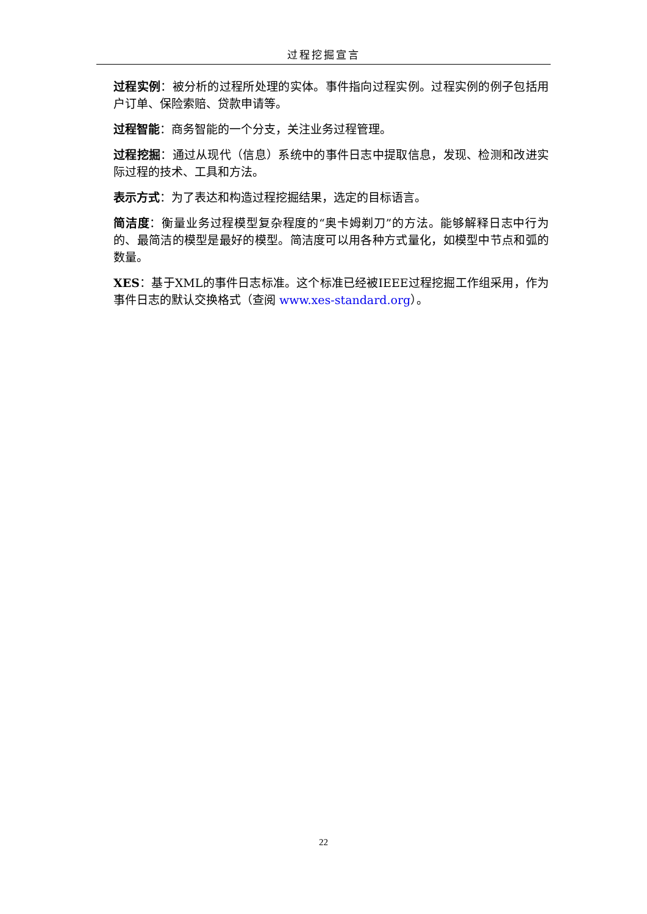过程挖掘宣言
过程实例：被分析的过程所处理的实体。事件指向过程实例。过程实例的例子包括用户订单、保险索赔、贷款申请等。
过程智能：商务智能的一个分支，关注业务过程管理。
过程挖掘：通过从现代（信息）系统中的事件日志中提取信息，发现、检测和改进实际过程的技术、工具和方法。
表示方式：为了表达和构造过程挖掘结果，选定的目标语言。
简洁度：衡量业务过程模型复杂程度的“奥卡姆剃刀”的方法。能够解释日志中行为的、最简洁的模型是最好的模型。简洁度可以用各种方式量化，如模型中节点和弧的数量。
XES：基于XML的事件日志标准。这个标准已经被IEEE过程挖掘工作组采用，作为事件日志的默认交换格式（查阅 www.xes-standard.org）。
22